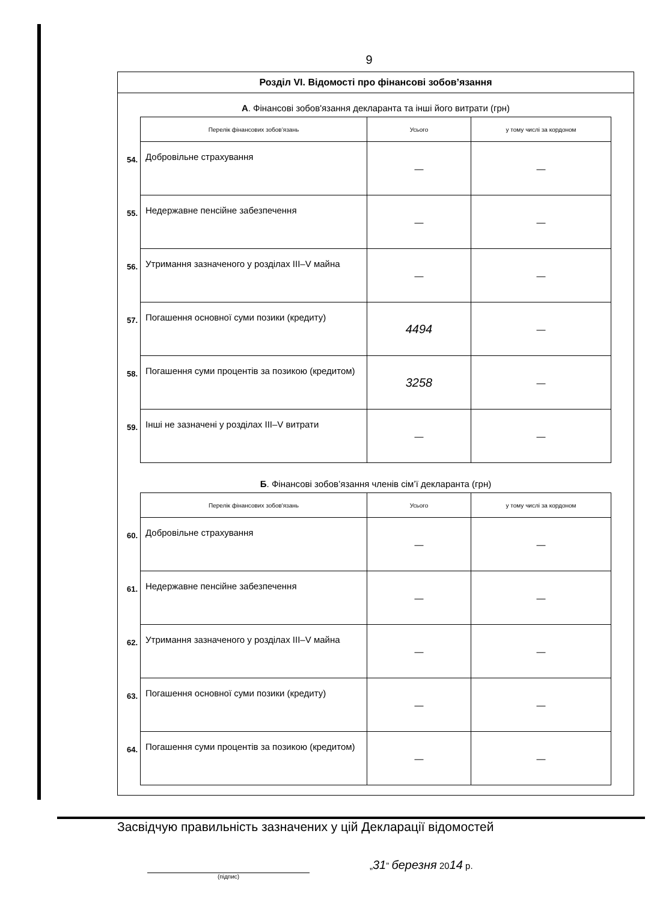9
Розділ VI. Відомості про фінансові зобов’язання
А. Фінансові зобов'язання декларанта та інші його витрати (грн)
| | Перелік фінансових зобов’язань | Усього | у тому числі за кордоном |
| 54. | Добровільне страхування | — | — |
| 55. | Недержавне пенсійне забезпечення | — | — |
| 56. | Утримання зазначеного у розділах III–V майна | — | — |
| 57. | Погашення основної суми позики (кредиту) | 4494 | — |
| 58. | Погашення суми процентів за позикою (кредитом) | 3258 | — |
| 59. | Інші не зазначені у розділах III–V витрати | — | — |
Б. Фінансові зобов’язання членів сім’ї декларанта (грн)
| | Перелік фінансових зобов'язань | Усього | у тому числі за кордоном |
| 60. | Добровільне страхування | — | — |
| 61. | Недержавне пенсійне забезпечення | — | — |
| 62. | Утримання зазначеного у розділах III–V майна | — | — |
| 63. | Погашення основної суми позики (кредиту) | — | — |
| 64. | Погашення суми процентів за позикою (кредитом) | — | — |
Засвідчую правильність зазначених у цій Декларації відомостей
(підпис)
„31” березня 2014 р.